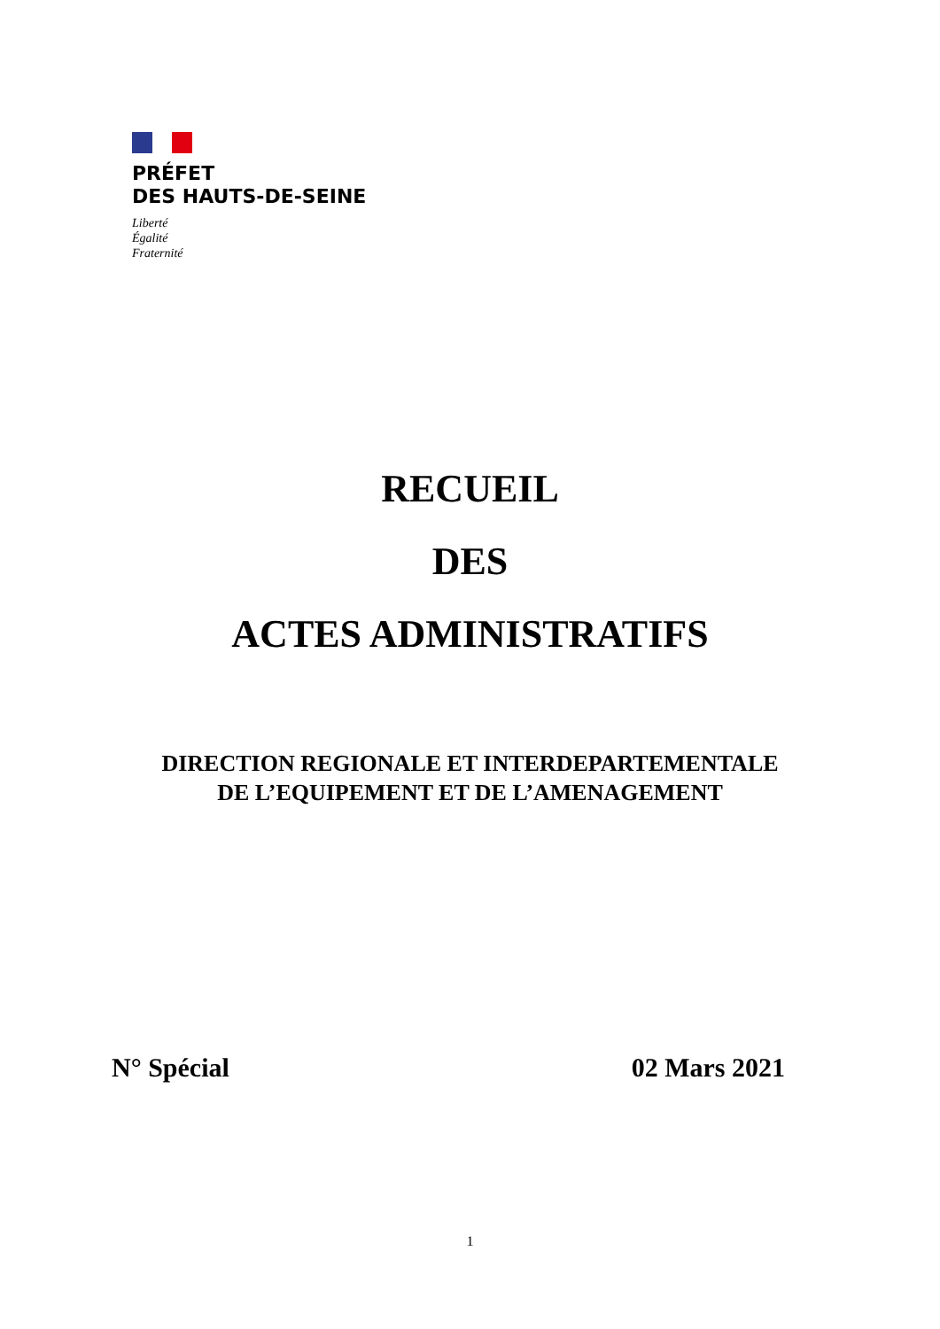PRÉFET
DES HAUTS-DE-SEINE
Liberté
Égalité
Fraternité
RECUEIL
DES
ACTES ADMINISTRATIFS
DIRECTION REGIONALE ET INTERDEPARTEMENTALE
DE L’EQUIPEMENT ET DE L’AMENAGEMENT
N° Spécial 02 Mars 2021
1